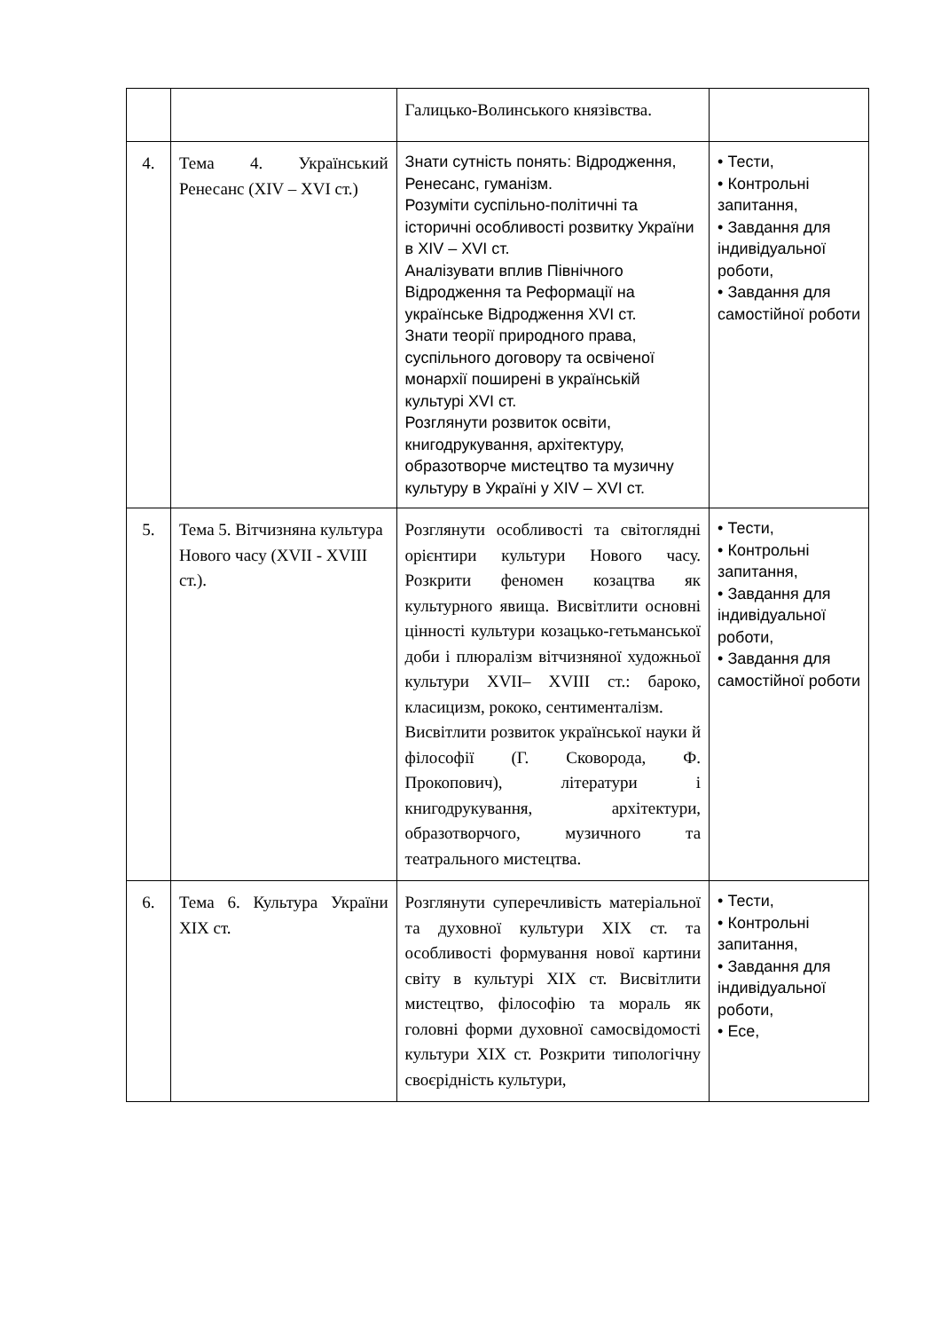| | | Галицько-Волинського князівства. | |
| 4. | Тема 4. Український Ренесанс (XIV – XVI ст.) | Знати сутність понять: Відродження, Ренесанс, гуманізм. Розуміти суспільно-політичні та історичні особливості розвитку України в XIV – XVI ст. Аналізувати вплив Північного Відродження та Реформації на українське Відродження XVI ст. Знати теорії природного права, суспільного договору та освіченої монархії поширені в українській культурі XVI ст. Розглянути розвиток освіти, книгодрукування, архітектуру, образотворче мистецтво та музичну культуру в Україні у XIV – XVI ст. | • Тести, • Контрольні запитання, • Завдання для індивідуальної роботи, • Завдання для самостійної роботи |
| 5. | Тема 5. Вітчизняна культура Нового часу (XVII - XVIII ст.). | Розглянути особливості та світоглядні орієнтири культури Нового часу. Розкрити феномен козацтва як культурного явища. Висвітлити основні цінності культури козацько-гетьманської доби і плюралізм вітчизняної художньої культури XVII– XVIII ст.: бароко, класицизм, рококо, сентименталізм. Висвітлити розвиток української науки й філософії (Г. Сковорода, Ф. Прокопович), літератури і книгодрукування, архітектури, образотворчого, музичного та театрального мистецтва. | • Тести, • Контрольні запитання, • Завдання для індивідуальної роботи, • Завдання для самостійної роботи |
| 6. | Тема 6. Культура України XIX ст. | Розглянути суперечливість матеріальної та духовної культури XIX ст. та особливості формування нової картини світу в культурі XIX ст. Висвітлити мистецтво, філософію та мораль як головні форми духовної самосвідомості культури XIX ст. Розкрити типологічну своєрідність культури, | • Тести, • Контрольні запитання, • Завдання для індивідуальної роботи, • Есе, |